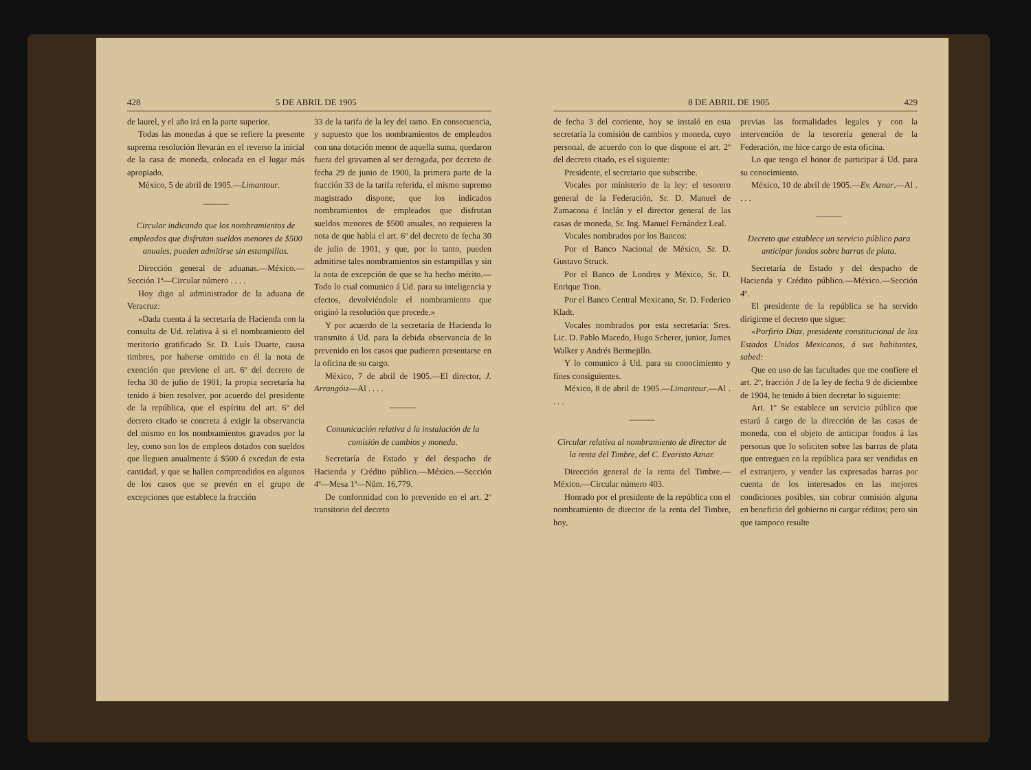428 5 DE ABRIL DE 1905
de laurel, y el año irá en la parte superior.
Todas las monedas á que se refiere la presente suprema resolución llevarán en el reverso la inicial de la casa de moneda, colocada en el lugar más apropiado.
México, 5 de abril de 1905.—Limantour.
———
Circular indicando que los nombramientos de empleados que disfrutan sueldos menores de $500 anuales, pueden admitirse sin estampillas.
Dirección general de aduanas.—México.—Sección 1ª—Circular número . . . .
Hoy digo al administrador de la aduana de Veracruz:
«Dada cuenta á la secretaría de Hacienda con la consulta de Ud. relativa á si el nombramiento del meritorio gratificado Sr. D. Luís Duarte, causa timbres, por haberse omitido en él la nota de exención que previene el art. 6º del decreto de fecha 30 de julio de 1901; la propia secretaría ha tenido á bien resolver, por acuerdo del presidente de la república, que el espíritu del art. 6º del decreto citado se concreta á exigir la observancia del mismo en los nombramientos gravados por la ley, como son los de empleos dotados con sueldos que lleguen anualmente á $500 ó excedan de esta cantidad, y que se hallen comprendidos en algunos de los casos que se prevén en el grupo de excepciones que establece la fracción
33 de la tarifa de la ley del ramo. En consecuencia, y supuesto que los nombramientos de empleados con una dotación menor de aquella suma, quedaron fuera del gravamen al ser derogada, por decreto de fecha 29 de junio de 1900, la primera parte de la fracción 33 de la tarifa referida, el mismo supremo magistrado dispone, que los indicados nombramientos de empleados que disfrutan sueldos menores de $500 anuales, no requieren la nota de que habla el art. 6º del decreto de fecha 30 de julio de 1901, y que, por lo tanto, pueden admitirse tales nombramientos sin estampillas y sin la nota de excepción de que se ha hecho mérito.—Todo lo cual comunico á Ud. para su inteligencia y efectos, devolviéndole el nombramiento que originó la resolución que precede.»
Y por acuerdo de la secretaría de Hacienda lo transmito á Ud. para la debida observancia de lo prevenido en los casos que pudieren presentarse en la oficina de su cargo.
México, 7 de abril de 1905.—El director, J. Arrangóiz—Al . . . .
———
Comunicación relativa á la instalación de la comisión de cambios y moneda.
Secretaría de Estado y del despacho de Hacienda y Crédito público.—México.—Sección 4ª—Mesa 1ª—Núm. 16,779.
De conformidad con lo prevenido en el art. 2º transitorio del decreto
8 DE ABRIL DE 1905 429
de fecha 3 del corriente, hoy se instaló en esta secretaría la comisión de cambios y moneda, cuyo personal, de acuerdo con lo que dispone el art. 2º del decreto citado, es el siguiente:
Presidente, el secretario que subscribe.
Vocales por ministerio de la ley: el tesorero general de la Federación, Sr. D. Manuel de Zamacona é Inclán y el director general de las casas de moneda, Sr. Ing. Manuel Fernández Leal.
Vocales nombrados por los Bancos:
Por el Banco Nacional de México, Sr. D. Gustavo Struck.
Por el Banco de Londres y México, Sr. D. Enrique Tron.
Por el Banco Central Mexicano, Sr. D. Federico Kladt.
Vocales nombrados por esta secretaría: Sres. Lic. D. Pablo Macedo, Hugo Scherer, junior, James Walker y Andrés Bermejillo.
Y lo comunico á Ud. para su conocimiento y fines consiguientes.
México, 8 de abril de 1905.—Limantour.—Al . . . .
———
Circular relativa al nombramiento de director de la renta del Timbre, del C. Evaristo Aznar.
Dirección general de la renta del Timbre.—México.—Circular número 403.
Honrado por el presidente de la república con el nombramiento de director de la renta del Timbre, hoy,
previas las formalidades legales y con la intervención de la tesorería general de la Federación, me hice cargo de esta oficina.
Lo que tengo el honor de participar á Ud. para su conocimiento.
México, 10 de abril de 1905.—Ev. Aznar.—Al . . . .
———
Decreto que establece un servicio público para anticipar fondos sobre barras de plata.
Secretaría de Estado y del despacho de Hacienda y Crédito público.—México.—Sección 4ª.
El presidente de la república se ha servido dirigirme el decreto que sigue:
«Porfirio Díaz, presidente constitucional de los Estados Unidos Mexicanos, á sus habitantes, sabed:
Que en uso de las facultades que me confiere el art. 2º, fracción J de la ley de fecha 9 de diciembre de 1904, he tenido á bien decretar lo siguiente:
Art. 1º Se establece un servicio público que estará á cargo de la dirección de las casas de moneda, con el objeto de anticipar fondos á las personas que lo soliciten sobre las barras de plata que entreguen en la república para ser vendidas en el extranjero, y vender las expresadas barras por cuenta de los interesados en las mejores condiciones posibles, sin cobrar comisión alguna en beneficio del gobierno ni cargar réditos; pero sin que tampoco resulte